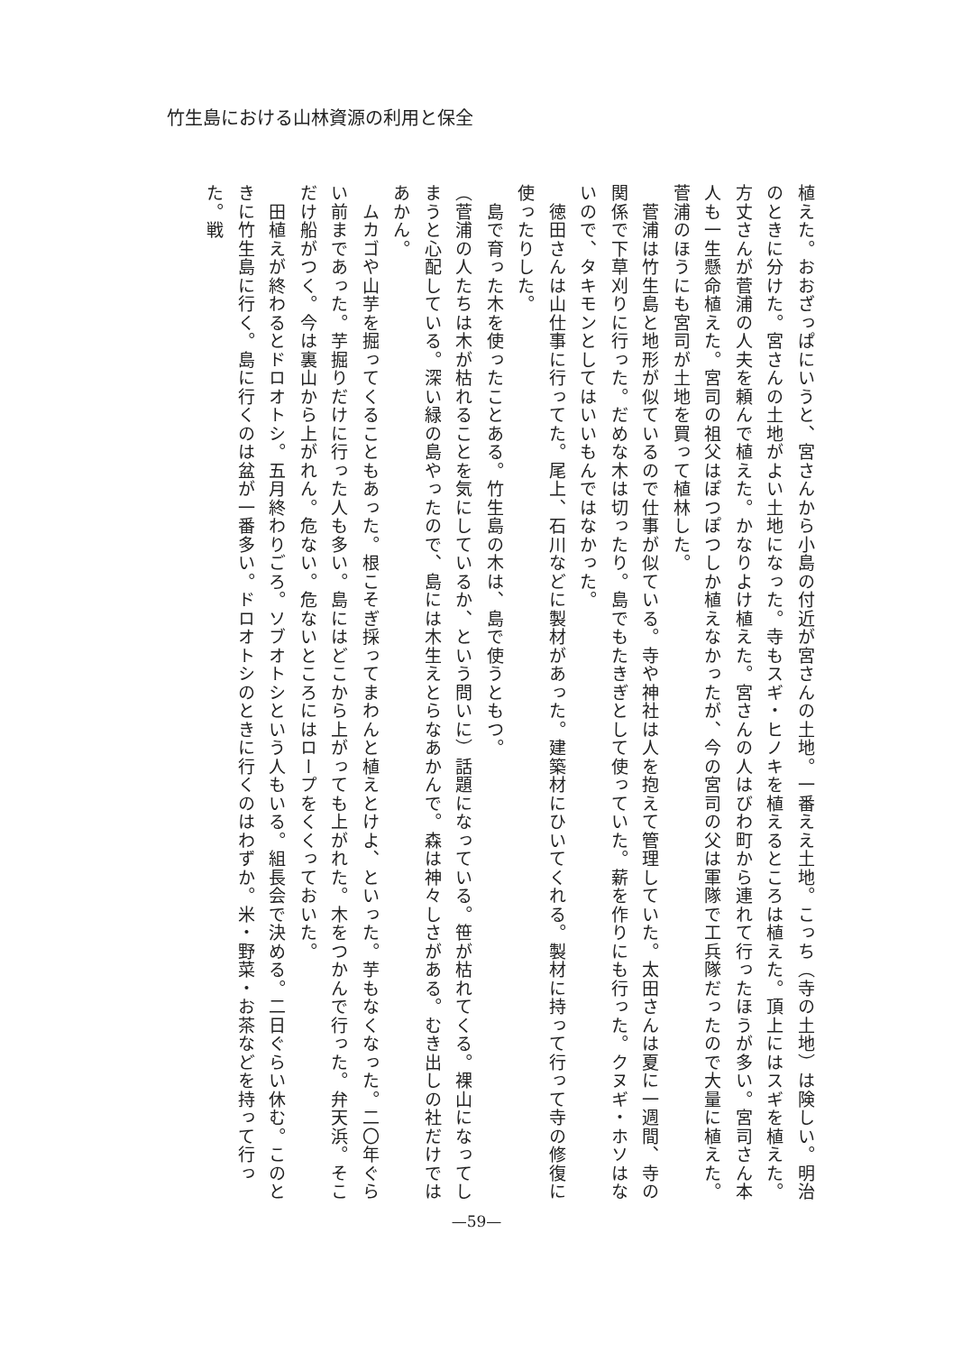竹生島における山林資源の利用と保全
植えた。おおざっぱにいうと、宮さんから小島の付近が宮さんの土地。一番ええ土地。こっち（寺の土地）は険しい。明治のときに分けた。宮さんの土地がよい土地になった。寺もスギ・ヒノキを植えるところは植えた。頂上にはスギを植えた。方丈さんが菅浦の人夫を頼んで植えた。かなりよけ植えた。宮さんの人はびわ町から連れて行ったほうが多い。宮司さん本人も一生懸命植えた。宮司の祖父はぽつぽつしか植えなかったが、今の宮司の父は軍隊で工兵隊だったので大量に植えた。菅浦のほうにも宮司が土地を買って植林した。
　菅浦は竹生島と地形が似ているので仕事が似ている。寺や神社は人を抱えて管理していた。太田さんは夏に一週間、寺の関係で下草刈りに行った。だめな木は切ったり。島でもたきぎとして使っていた。薪を作りにも行った。クヌギ・ホソはないので、タキモンとしてはいいもんではなかった。
　徳田さんは山仕事に行ってた。尾上、石川などに製材があった。建築材にひいてくれる。製材に持って行って寺の修復に使ったりした。
　島で育った木を使ったことある。竹生島の木は、島で使うともつ。
（菅浦の人たちは木が枯れることを気にしているか、という問いに）話題になっている。笹が枯れてくる。裸山になってしまうと心配している。深い緑の島やったので、島には木生えとらなあかんで。森は神々しさがある。むき出しの社だけではあかん。
　ムカゴや山芋を掘ってくることもあった。根こそぎ採ってまわんと植えとけよ、といった。芋もなくなった。二〇年ぐらい前まであった。芋掘りだけに行った人も多い。島にはどこから上がっても上がれた。木をつかんで行った。弁天浜。そこだけ船がつく。今は裏山から上がれん。危ない。危ないところにはロープをくくっておいた。
　田植えが終わるとドロオトシ。五月終わりごろ。ソブオトシという人もいる。組長会で決める。二日ぐらい休む。このときに竹生島に行く。島に行くのは盆が一番多い。ドロオトシのときに行くのはわずか。米・野菜・お茶などを持って行った。戦
—59—